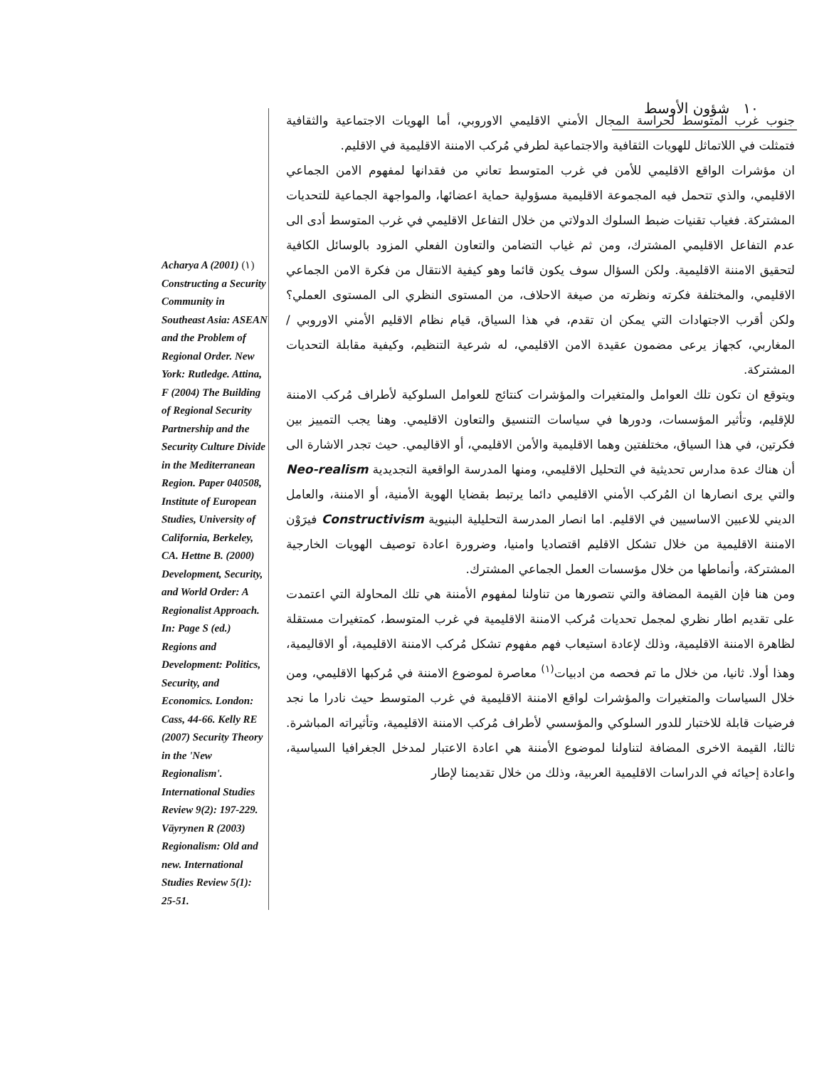١٠ شؤون الأوسط
جنوب غرب المتوسط لحراسة المجال الأمني الاقليمي الاوروبي، أما الهويات الاجتماعية والثقافية فتمثلت في اللاتماثل للهويات الثقافية والاجتماعية لطرفي مُركب الامننة الاقليمية في الاقليم.
ان مؤشرات الواقع الاقليمي للأمن في غرب المتوسط تعاني من فقدانها لمفهوم الامن الجماعي الاقليمي، والذي تتحمل فيه المجموعة الاقليمية مسؤولية حماية اعضائها، والمواجهة الجماعية للتحديات المشتركة. فغياب تقنيات ضبط السلوك الدولاتي من خلال التفاعل الاقليمي في غرب المتوسط أدى الى عدم التفاعل الاقليمي المشترك، ومن ثم غياب التضامن والتعاون الفعلي المزود بالوسائل الكافية لتحقيق الامننة الاقليمية. ولكن السؤال سوف يكون قائما وهو كيفية الانتقال من فكرة الامن الجماعي الاقليمي، والمختلفة فكرته ونظرته من صيغة الاحلاف، من المستوى النظري الى المستوى العملي؟ ولكن أقرب الاجتهادات التي يمكن ان تقدم، في هذا السياق، قيام نظام الاقليم الأمني الاوروبي / المغاربي، كجهاز يرعى مضمون عقيدة الامن الاقليمي، له شرعية التنظيم، وكيفية مقابلة التحديات المشتركة.
ويتوقع ان تكون تلك العوامل والمتغيرات والمؤشرات كنتائج للعوامل السلوكية لأطراف مُركب الامننة للإقليم، وتأثير المؤسسات، ودورها في سياسات التنسيق والتعاون الاقليمي. وهنا يجب التمييز بين فكرتين، في هذا السياق، مختلفتين وهما الاقليمية والأمن الاقليمي، أو الاقاليمي. حيث تجدر الاشارة الى أن هناك عدة مدارس تحديثية في التحليل الاقليمي، ومنها المدرسة الواقعية التجديدية Neo-realism والتي يرى انصارها ان المُركب الأمني الاقليمي دائما يرتبط بقضايا الهوية الأمنية، أو الامننة، والعامل الديني للاعبين الاساسيين في الاقليم. اما انصار المدرسة التحليلية البنيوية Constructivism فيرَوْن الامننة الاقليمية من خلال تشكل الاقليم اقتصاديا وامنيا، وضرورة اعادة توصيف الهويات الخارجية المشتركة، وأنماطها من خلال مؤسسات العمل الجماعي المشترك.
ومن هنا فإن القيمة المضافة والتي نتصورها من تناولنا لمفهوم الأمننة هي تلك المحاولة التي اعتمدت على تقديم اطار نظري لمجمل تحديات مُركب الامننة الاقليمية في غرب المتوسط، كمتغيرات مستقلة لظاهرة الامننة الاقليمية، وذلك لإعادة استيعاب فهم مفهوم تشكل مُركب الامننة الاقليمية، أو الاقاليمية، وهذا أولا. ثانيا، من خلال ما تم فحصه من ادبيات<sup>(١)</sup> معاصرة لموضوع الامننة في مُركبها الاقليمي، ومن خلال السياسات والمتغيرات والمؤشرات لواقع الامننة الاقليمية في غرب المتوسط حيث نادرا ما نجد فرضيات قابلة للاختبار للدور السلوكي والمؤسسي لأطراف مُركب الامننة الاقليمية، وتأثيراته المباشرة. ثالثا، القيمة الاخرى المضافة لتناولنا لموضوع الأمننة هي اعادة الاعتبار لمدخل الجغرافيا السياسية، واعادة إحيائه في الدراسات الاقليمية العربية، وذلك من خلال تقديمنا لإطار
Acharya A (2001) (١) Constructing a Security Community in Southeast Asia: ASEAN and the Problem of Regional Order. New York: Rutledge. Attina, F (2004) The Building of Regional Security Partnership and the Security Culture Divide in the Mediterranean Region. Paper 040508, Institute of European Studies, University of California, Berkeley, CA. Hettne B. (2000) Development, Security, and World Order: A Regionalist Approach. In: Page S (ed.) Regions and Development: Politics, Security, and Economics. London: Cass, 44-66. Kelly RE (2007) Security Theory in the 'New Regionalism'. International Studies Review 9(2): 197-229. Väyrynen R (2003) Regionalism: Old and new. International Studies Review 5(1): 25-51.